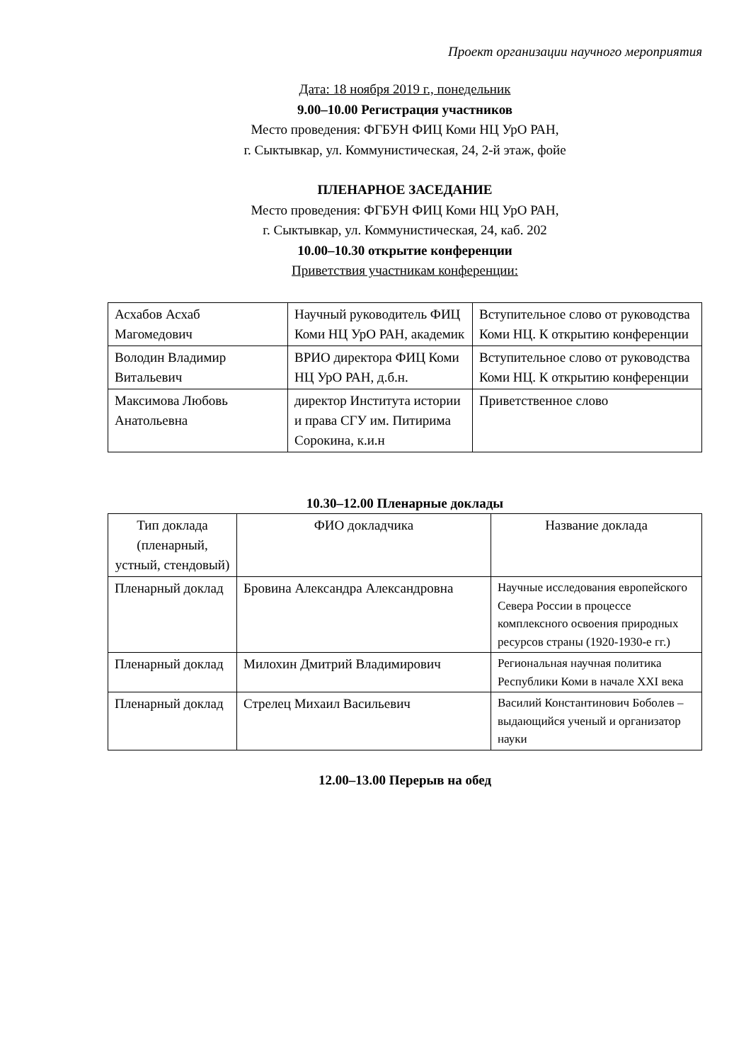Проект организации научного мероприятия
Дата: 18 ноября 2019 г., понедельник
9.00–10.00 Регистрация участников
Место проведения: ФГБУН ФИЦ Коми НЦ УрО РАН,
г. Сыктывкар, ул. Коммунистическая, 24, 2-й этаж, фойе
ПЛЕНАРНОЕ ЗАСЕДАНИЕ
Место проведения: ФГБУН ФИЦ Коми НЦ УрО РАН,
г. Сыктывкар, ул. Коммунистическая, 24, каб. 202
10.00–10.30 открытие конференции
Приветствия участникам конференции:
| Асхабов Асхаб Магомедович | Научный руководитель ФИЦ Коми НЦ УрО РАН, академик | Вступительное слово от руководства Коми НЦ. К открытию конференции |
| Володин Владимир Витальевич | ВРИО директора ФИЦ Коми НЦ УрО РАН, д.б.н. | Вступительное слово от руководства Коми НЦ. К открытию конференции |
| Максимова Любовь Анатольевна | директор Института истории и права СГУ им. Питирима Сорокина, к.и.н | Приветственное слово |
10.30–12.00 Пленарные доклады
| Тип доклада (пленарный, устный, стендовый) | ФИО докладчика | Название доклада |
| Пленарный доклад | Бровина Александра Александровна | Научные исследования европейского Севера России в процессе комплексного освоения природных ресурсов страны (1920-1930-е гг.) |
| Пленарный доклад | Милохин Дмитрий Владимирович | Региональная научная политика Республики Коми в начале XXI века |
| Пленарный доклад | Стрелец Михаил Васильевич | Василий Константинович Боболев – выдающийся ученый и организатор науки |
12.00–13.00 Перерыв на обед